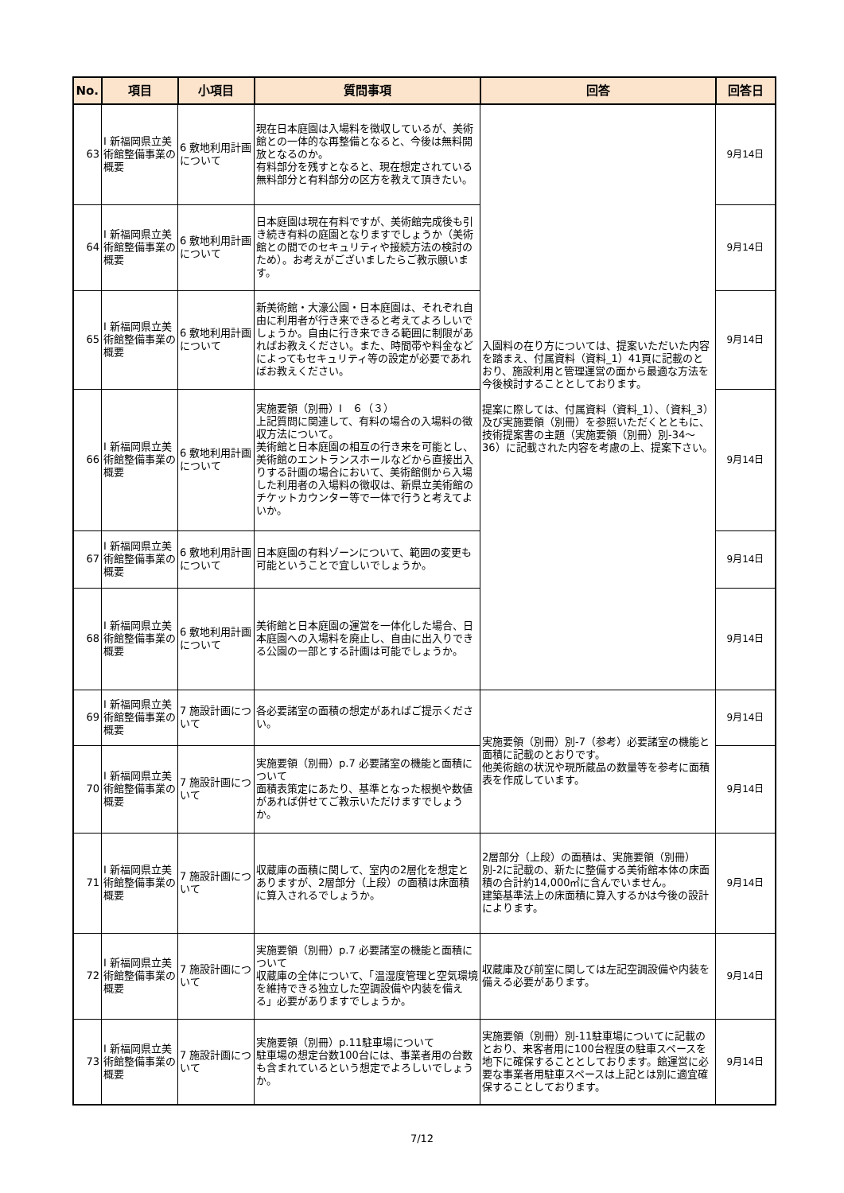| No. | 項目 | 小項目 | 質問事項 | 回答 | 回答日 |
| --- | --- | --- | --- | --- | --- |
| 63 | Ⅰ 新福岡県立美術館整備事業の概要 | 6 敷地利用計画について | 現在日本庭園は入場料を徴収しているが、美術館との一体的な再整備となると、今後は無料開放となるのか。 有料部分を残すとなると、現在想定されている無料部分と有料部分の区方を教えて頂きたい。 | 入園料の在り方については、提案いただいた内容を踏まえ、付属資料（資料_1）41頁に記載のとおり、施設利用と管理運営の面から最適な方法を今後検討することとしております。 提案に際しては、付属資料（資料_1）、（資料_3）及び実施要領（別冊）を参照いただくとともに、技術提案書の主題（実施要領（別冊）別-34～36）に記載された内容を考慮の上、提案下さい。 | 9月14日 |
| 64 | Ⅰ 新福岡県立美術館整備事業の概要 | 6 敷地利用計画について | 日本庭園は現在有料ですが、美術館完成後も引き続き有料の庭園となりますでしょうか（美術館との間でのセキュリティや接続方法の検討のため）。お考えがございましたらご教示願います。 | | 9月14日 |
| 65 | Ⅰ 新福岡県立美術館整備事業の概要 | 6 敷地利用計画について | 新美術館・大濠公園・日本庭園は、それぞれ自由に利用者が行き来できると考えてよろしいでしょうか。自由に行き来できる範囲に制限があればお教えください。また、時間帯や料金などによってもセキュリティ等の設定が必要であればお教えください。 | | 9月14日 |
| 66 | Ⅰ 新福岡県立美術館整備事業の概要 | 6 敷地利用計画について | 実施要領（別冊）Ⅰ ６（３） 上記質問に関連して、有料の場合の入場料の徴収方法について。 美術館と日本庭園の相互の行き来を可能とし、美術館のエントランスホールなどから直接出入りする計画の場合において、美術館側から入場した利用者の入場料の徴収は、新県立美術館のチケットカウンター等で一体で行うと考えてよいか。 | | 9月14日 |
| 67 | Ⅰ 新福岡県立美術館整備事業の概要 | 6 敷地利用計画について | 日本庭園の有料ゾーンについて、範囲の変更も可能ということで宜しいでしょうか。 | | 9月14日 |
| 68 | Ⅰ 新福岡県立美術館整備事業の概要 | 6 敷地利用計画について | 美術館と日本庭園の運営を一体化した場合、日本庭園への入場料を廃止し、自由に出入りできる公園の一部とする計画は可能でしょうか。 | | 9月14日 |
| 69 | Ⅰ 新福岡県立美術館整備事業の概要 | 7 施設計画について | 各必要諸室の面積の想定があればご提示ください。 | 実施要領（別冊）別-7（参考）必要諸室の機能と面積に記載のとおりです。 他美術館の状況や現所蔵品の数量等を参考に面積表を作成しています。 | 9月14日 |
| 70 | Ⅰ 新福岡県立美術館整備事業の概要 | 7 施設計画について | 実施要領（別冊）p.7 必要諸室の機能と面積について 面積表策定にあたり、基準となった根拠や数値があれば併せてご教示いただけますでしょうか。 | | 9月14日 |
| 71 | Ⅰ 新福岡県立美術館整備事業の概要 | 7 施設計画について | 収蔵庫の面積に関して、室内の2層化を想定とありますが、2層部分（上段）の面積は床面積に算入されるでしょうか。 | 2層部分（上段）の面積は、実施要領（別冊）別-2に記載の、新たに整備する美術館本体の床面積の合計約14,000㎡に含んでいません。 建築基準法上の床面積に算入するかは今後の設計によります。 | 9月14日 |
| 72 | Ⅰ 新福岡県立美術館整備事業の概要 | 7 施設計画について | 実施要領（別冊）p.7 必要諸室の機能と面積について 収蔵庫の全体について、「温湿度管理と空気環境を維持できる独立した空調設備や内装を備える」必要がありますでしょうか。 | 収蔵庫及び前室に関しては左記空調設備や内装を備える必要があります。 | 9月14日 |
| 73 | Ⅰ 新福岡県立美術館整備事業の概要 | 7 施設計画について | 実施要領（別冊）p.11駐車場について 駐車場の想定台数100台には、事業者用の台数も含まれているという想定でよろしいでしょうか。 | 実施要領（別冊）別-11駐車場についてに記載のとおり、来客者用に100台程度の駐車スペースを地下に確保することとしております。館運営に必要な事業者用駐車スペースは上記とは別に適宜確保することしております。 | 9月14日 |
7/12